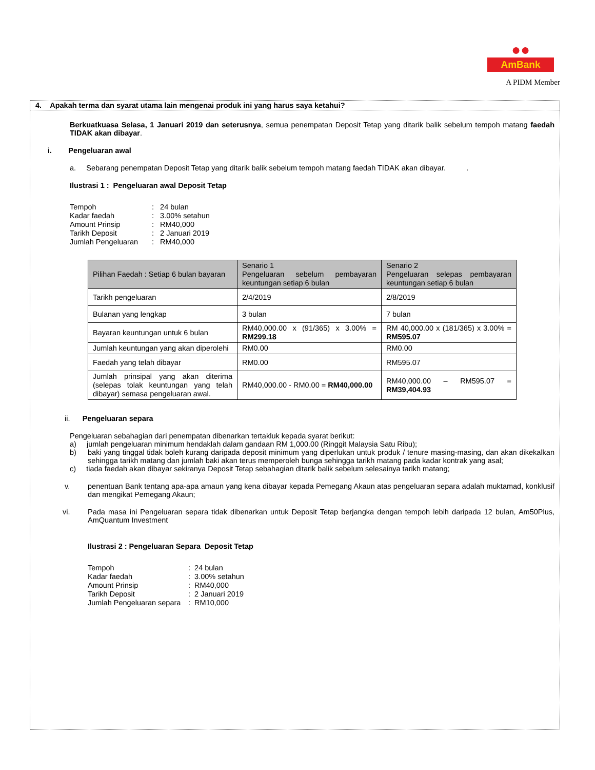●●
AmBank
A PIDM Member
4. Apakah terma dan syarat utama lain mengenai produk ini yang harus saya ketahui?
Berkuatkuasa Selasa, 1 Januari 2019 dan seterusnya, semua penempatan Deposit Tetap yang ditarik balik sebelum tempoh matang faedah TIDAK akan dibayar.
i. Pengeluaran awal
a. Sebarang penempatan Deposit Tetap yang ditarik balik sebelum tempoh matang faedah TIDAK akan dibayar. .
Ilustrasi 1 : Pengeluaran awal Deposit Tetap
| Tempoh | : 24 bulan |
| Kadar faedah | : 3.00% setahun |
| Amount Prinsip | : RM40,000 |
| Tarikh Deposit | : 2 Januari 2019 |
| Jumlah Pengeluaran | : RM40,000 |
| Pilihan Faedah : Setiap 6 bulan bayaran | Senario 1 Pengeluaran sebelum pembayaran keuntungan setiap 6 bulan | Senario 2 Pengeluaran selepas pembayaran keuntungan setiap 6 bulan |
| Tarikh pengeluaran | 2/4/2019 | 2/8/2019 |
| Bulanan yang lengkap | 3 bulan | 7 bulan |
| Bayaran keuntungan untuk 6 bulan | RM40,000.00 x (91/365) x 3.00% = RM299.18 | RM 40,000.00 x (181/365) x 3.00% = RM595.07 |
| Jumlah keuntungan yang akan diperolehi | RM0.00 | RM0.00 |
| Faedah yang telah dibayar | RM0.00 | RM595.07 |
| Jumlah prinsipal yang akan diterima (selepas tolak keuntungan yang telah dibayar) semasa pengeluaran awal. | RM40,000.00 - RM0.00 = RM40,000.00 | RM40,000.00 – RM595.07 = RM39,404.93 |
ii. Pengeluaran separa
Pengeluaran sebahagian dari penempatan dibenarkan tertakluk kepada syarat berikut:
a) jumlah pengeluaran minimum hendaklah dalam gandaan RM 1,000.00 (Ringgit Malaysia Satu Ribu);
b) baki yang tinggal tidak boleh kurang daripada deposit minimum yang diperlukan untuk produk / tenure masing-masing, dan akan dikekalkan sehingga tarikh matang dan jumlah baki akan terus memperoleh bunga sehingga tarikh matang pada kadar kontrak yang asal;
c) tiada faedah akan dibayar sekiranya Deposit Tetap sebahagian ditarik balik sebelum selesainya tarikh matang;
v. penentuan Bank tentang apa-apa amaun yang kena dibayar kepada Pemegang Akaun atas pengeluaran separa adalah muktamad, konklusif dan mengikat Pemegang Akaun;
vi. Pada masa ini Pengeluaran separa tidak dibenarkan untuk Deposit Tetap berjangka dengan tempoh lebih daripada 12 bulan, Am50Plus, AmQuantum Investment
Ilustrasi 2 : Pengeluaran Separa Deposit Tetap
| Tempoh | : 24 bulan |
| Kadar faedah | : 3.00% setahun |
| Amount Prinsip | : RM40,000 |
| Tarikh Deposit | : 2 Januari 2019 |
| Jumlah Pengeluaran separa | : RM10,000 |